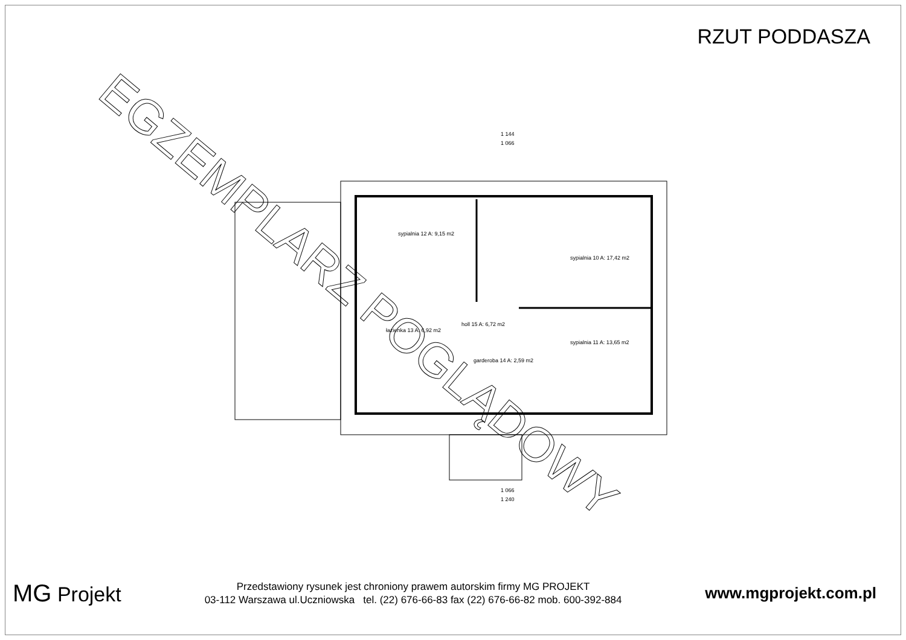RZUT PODDASZA
sypialnia 12 A: 9,15 m2
sypialnia 10 A: 17,42 m2
łazienka 13 A: 6,92 m2
holl 15 A: 6,72 m2
sypialnia 11 A: 13,65 m2
garderoba 14 A: 2,59 m2
1 144
1 066
1 066
1 240
EGZEMPLARZ POGLĄDOWY
MG Projekt
Przedstawiony rysunek jest chroniony prawem autorskim firmy MG PROJEKT
03-112 Warszawa ul.Uczniowska tel. (22) 676-66-83 fax (22) 676-66-82 mob. 600-392-884
www.mgprojekt.com.pl